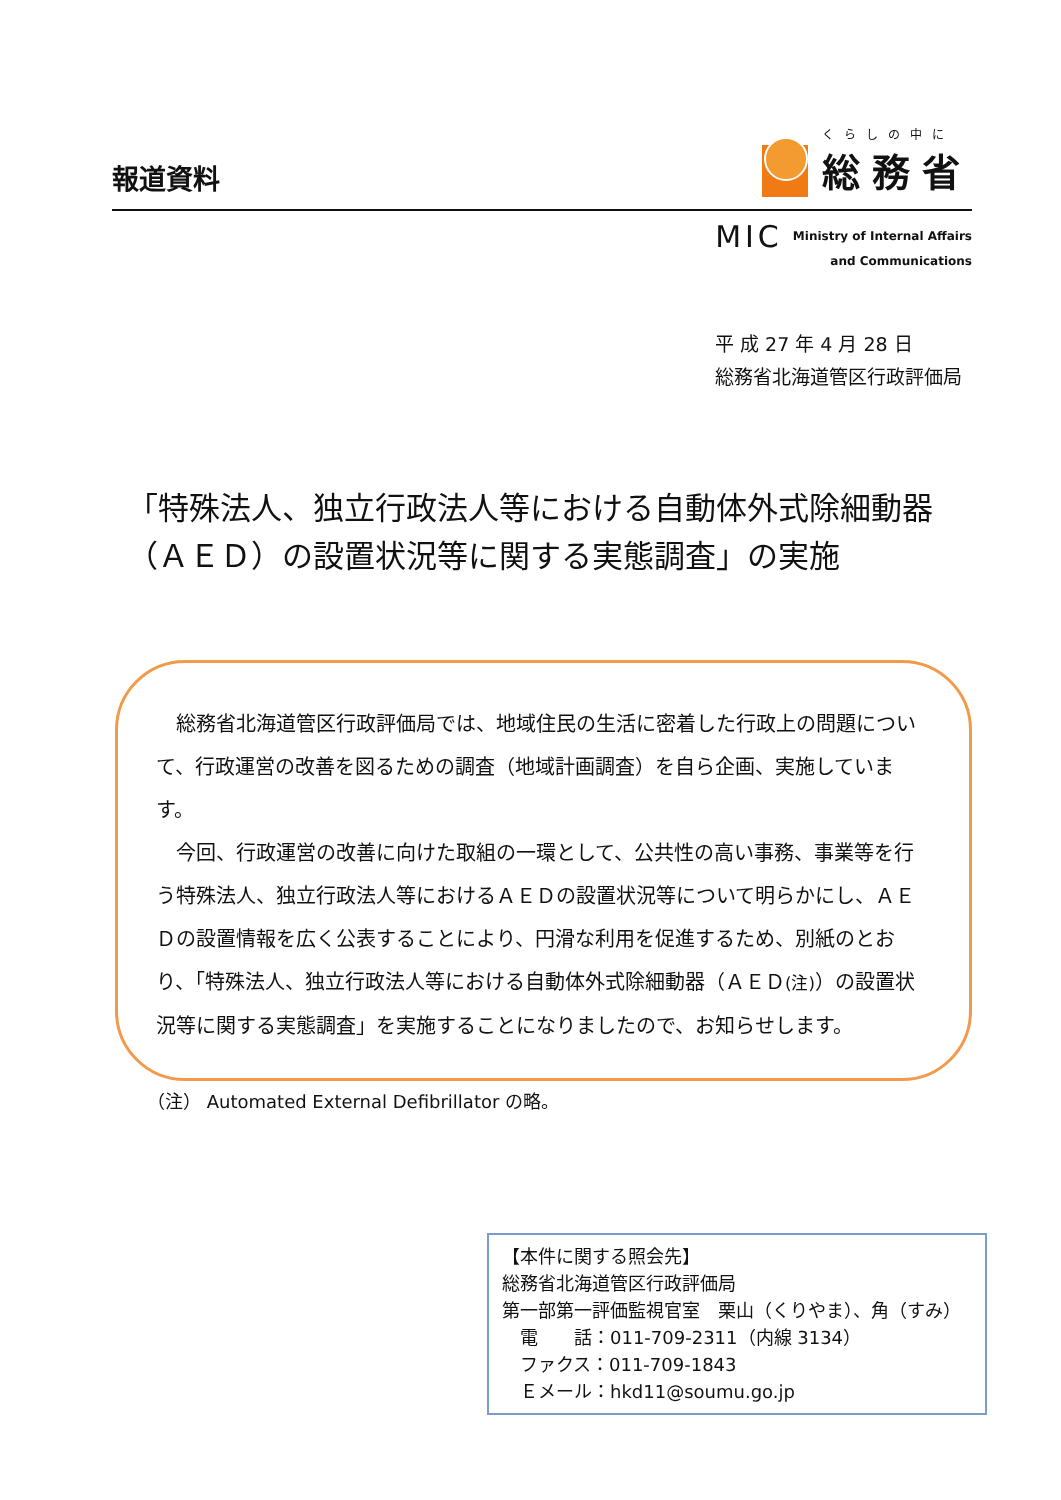報道資料
くらしの中に
総務省
MIC Ministry of Internal Affairs
and Communications
平 成 27 年 4 月 28 日
総務省北海道管区行政評価局
「特殊法人、独立行政法人等における自動体外式除細動器
（ＡＥＤ）の設置状況等に関する実態調査」の実施
総務省北海道管区行政評価局では、地域住民の生活に密着した行政上の問題について、行政運営の改善を図るための調査（地域計画調査）を自ら企画、実施しています。
今回、行政運営の改善に向けた取組の一環として、公共性の高い事務、事業等を行う特殊法人、独立行政法人等におけるＡＥＤの設置状況等について明らかにし、ＡＥＤの設置情報を広く公表することにより、円滑な利用を促進するため、別紙のとおり、「特殊法人、独立行政法人等における自動体外式除細動器（ＡＥＤ(注)）の設置状況等に関する実態調査」を実施することになりましたので、お知らせします。
（注） Automated External Defibrillator の略。
【本件に関する照会先】
総務省北海道管区行政評価局
第一部第一評価監視官室　栗山（くりやま）、角（すみ）
　電　　話：011-709-2311（内線 3134）
　ファクス：011-709-1843
　Ｅメール：hkd11@soumu.go.jp